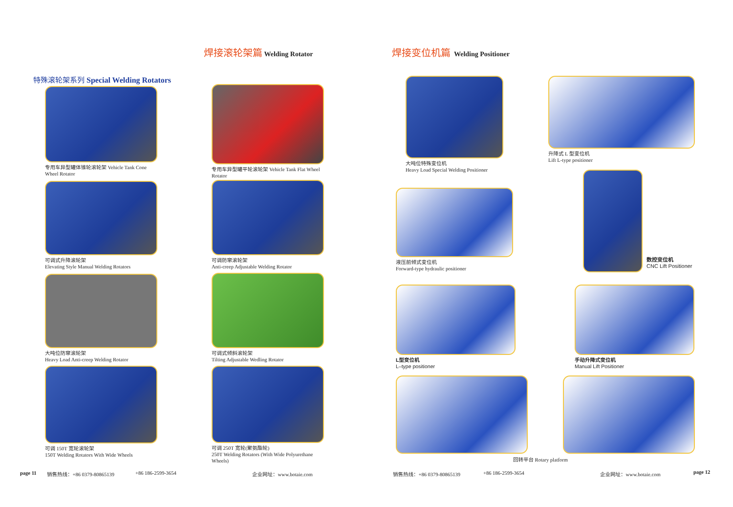焊接滚轮架篇 Welding Rotator
特殊滚轮架系列 Special Welding Rotators
专用车异型罐体锥轮滚轮架 Vehicle Tank Cone Wheel Rotator
专用车异型罐平轮滚轮架 Vehicle Tank Flat Wheel Rotator
可调式升降滚轮架
Elevating Style Manual Welding Rotators
可调防窜滚轮架
Anti-creep Adjustable Welding Rotator
大吨位防窜滚轮架
Heavy Load Anti-creep Welding Rotator
可调式倾斜滚轮架
Tilting Adjustable Wedling Rotator
可调 150T 宽轮滚轮架
150T Welding Rotators With Wide Wheels
可调 250T 宽轮(聚氨酯轮)
250T Welding Rotators (With Wide Polyurethane Wheels)
page 11 销售热线：+86 0379-80865139 +86 186-2599-3654 企业网址：www.botaie.com
焊接变位机篇 Welding Positioner
大吨位特殊变位机
Heavy Load Special Welding Positioner
升降式 L 型变位机
Lift L-type positioner
液压前倾式变位机
Forward-type hydraulic positioner
数控变位机
CNC Lift Positioner
L型变位机
L–type positioner
手动升降式变位机
Manual Lift Positioner
回转平台 Rotary platform
销售热线：+86 0379-80865139 +86 186-2599-3654 企业网址：www.botaie.com page 12